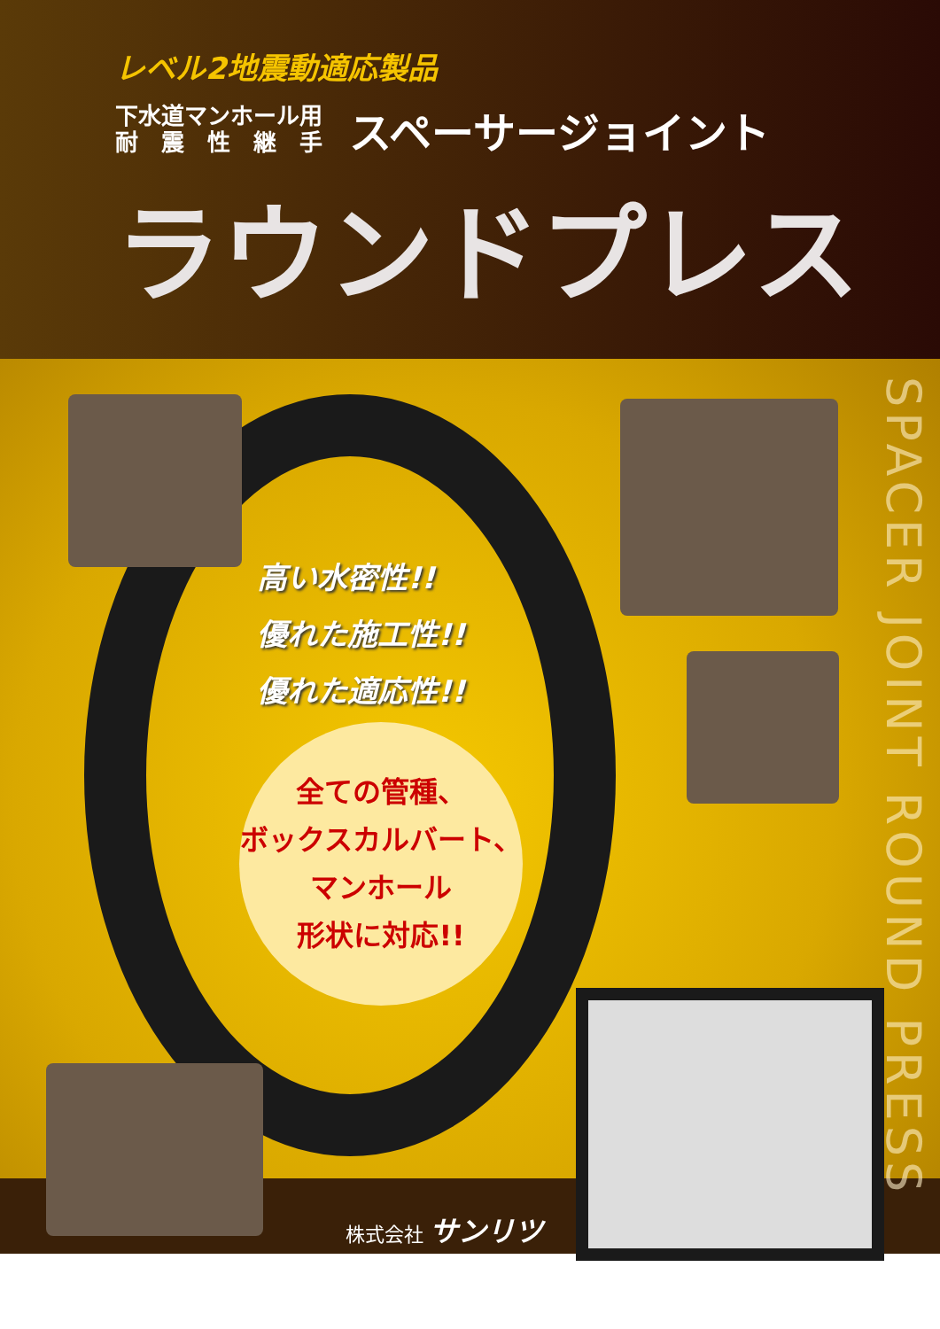レベル2地震動適応製品
下水道マンホール用
耐　震　性　継　手
スペーサージョイント
ラウンドプレス
SPACER JOINT ROUND PRESS
高い水密性!!
優れた施工性!!
優れた適応性!!
全ての管種、
ボックスカルバート、
マンホール
形状に対応!!
株式会社 サンリツ